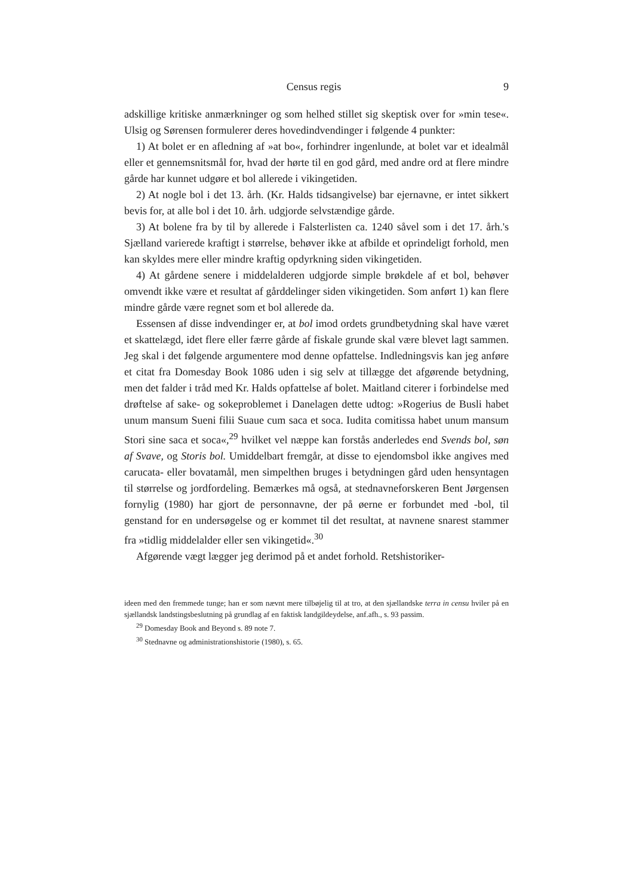Census regis 9
adskillige kritiske anmærkninger og som helhed stillet sig skeptisk over for »min tese«. Ulsig og Sørensen formulerer deres hovedindvendinger i følgende 4 punkter:
1) At bolet er en afledning af »at bo«, forhindrer ingenlunde, at bolet var et idealmål eller et gennemsnitsmål for, hvad der hørte til en god gård, med andre ord at flere mindre gårde har kunnet udgøre et bol allerede i vikingetiden.
2) At nogle bol i det 13. årh. (Kr. Halds tidsangivelse) bar ejernavne, er intet sikkert bevis for, at alle bol i det 10. årh. udgjorde selvstændige gårde.
3) At bolene fra by til by allerede i Falsterlisten ca. 1240 såvel som i det 17. årh.'s Sjælland varierede kraftigt i størrelse, behøver ikke at afbilde et oprindeligt forhold, men kan skyldes mere eller mindre kraftig opdyrkning siden vikingetiden.
4) At gårdene senere i middelalderen udgjorde simple brøkdele af et bol, behøver omvendt ikke være et resultat af gårddelinger siden vikingetiden. Som anført 1) kan flere mindre gårde være regnet som et bol allerede da.
Essensen af disse indvendinger er, at bol imod ordets grundbetydning skal have været et skattelægd, idet flere eller færre gårde af fiskale grunde skal være blevet lagt sammen. Jeg skal i det følgende argumentere mod denne opfattelse. Indledningsvis kan jeg anføre et citat fra Domesday Book 1086 uden i sig selv at tillægge det afgørende betydning, men det falder i tråd med Kr. Halds opfattelse af bolet. Maitland citerer i forbindelse med drøftelse af sake- og sokeproblemet i Danelagen dette udtog: »Rogerius de Busli habet unum mansum Sueni filii Suaue cum saca et soca. Iudita comitissa habet unum mansum Stori sine saca et soca«,<sup>29</sup> hvilket vel næppe kan forstås anderledes end Svends bol, søn af Svave, og Storis bol. Umiddelbart fremgår, at disse to ejendomsbol ikke angives med carucata- eller bovatamål, men simpelthen bruges i betydningen gård uden hensyntagen til størrelse og jordfordeling. Bemærkes må også, at stednavneforskeren Bent Jørgensen fornylig (1980) har gjort de personnavne, der på øerne er forbundet med -bol, til genstand for en undersøgelse og er kommet til det resultat, at navnene snarest stammer fra »tidlig middelalder eller sen vikingetid«.<sup>30</sup>
Afgørende vægt lægger jeg derimod på et andet forhold. Retshistoriker-
ideen med den fremmede tunge; han er som nævnt mere tilbøjelig til at tro, at den sjællandske terra in censu hviler på en sjællandsk landstingsbeslutning på grundlag af en faktisk landgildeydelse, anf.afh., s. 93 passim.
<sup>29</sup> Domesday Book and Beyond s. 89 note 7.
<sup>30</sup> Stednavne og administrationshistorie (1980), s. 65.